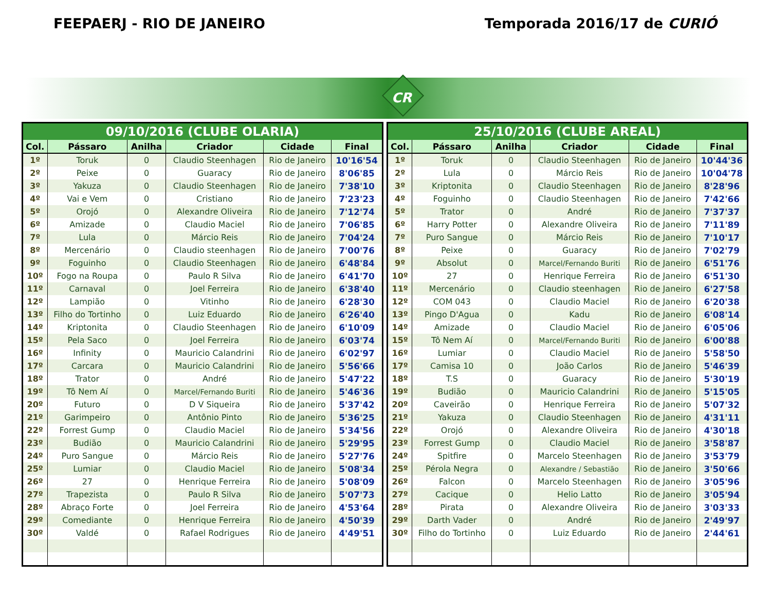FEEPAERJ - RIO DE JANEIRO Temporada 2016/17 de CURIÓ
CR
| 09/10/2016 (CLUBE OLARIA) | | | | | |
| --- | --- | --- | --- | --- | --- |
| Col. | Pássaro | Anilha | Criador | Cidade | Final |
| 1º | Toruk | 0 | Claudio Steenhagen | Rio de Janeiro | 10'16'54 |
| 2º | Peixe | 0 | Guaracy | Rio de Janeiro | 8'06'85 |
| 3º | Yakuza | 0 | Claudio Steenhagen | Rio de Janeiro | 7'38'10 |
| 4º | Vai e Vem | 0 | Cristiano | Rio de Janeiro | 7'23'23 |
| 5º | Orojó | 0 | Alexandre Oliveira | Rio de Janeiro | 7'12'74 |
| 6º | Amizade | 0 | Claudio Maciel | Rio de Janeiro | 7'06'85 |
| 7º | Lula | 0 | Márcio Reis | Rio de Janeiro | 7'04'24 |
| 8º | Mercenário | 0 | Claudio steenhagen | Rio de Janeiro | 7'00'76 |
| 9º | Foguinho | 0 | Claudio Steenhagen | Rio de Janeiro | 6'48'84 |
| 10º | Fogo na Roupa | 0 | Paulo R Silva | Rio de Janeiro | 6'41'70 |
| 11º | Carnaval | 0 | Joel Ferreira | Rio de Janeiro | 6'38'40 |
| 12º | Lampião | 0 | Vitinho | Rio de Janeiro | 6'28'30 |
| 13º | Filho do Tortinho | 0 | Luiz Eduardo | Rio de Janeiro | 6'26'40 |
| 14º | Kriptonita | 0 | Claudio Steenhagen | Rio de Janeiro | 6'10'09 |
| 15º | Pela Saco | 0 | Joel Ferreira | Rio de Janeiro | 6'03'74 |
| 16º | Infinity | 0 | Mauricio Calandrini | Rio de Janeiro | 6'02'97 |
| 17º | Carcara | 0 | Mauricio Calandrini | Rio de Janeiro | 5'56'66 |
| 18º | Trator | 0 | André | Rio de Janeiro | 5'47'22 |
| 19º | Tô Nem Aí | 0 | Marcel/Fernando Buriti | Rio de Janeiro | 5'46'36 |
| 20º | Futuro | 0 | D V Siqueira | Rio de Janeiro | 5'37'42 |
| 21º | Garimpeiro | 0 | Antônio Pinto | Rio de Janeiro | 5'36'25 |
| 22º | Forrest Gump | 0 | Claudio Maciel | Rio de Janeiro | 5'34'56 |
| 23º | Budião | 0 | Mauricio Calandrini | Rio de Janeiro | 5'29'95 |
| 24º | Puro Sangue | 0 | Márcio Reis | Rio de Janeiro | 5'27'76 |
| 25º | Lumiar | 0 | Claudio Maciel | Rio de Janeiro | 5'08'34 |
| 26º | 27 | 0 | Henrique Ferreira | Rio de Janeiro | 5'08'09 |
| 27º | Trapezista | 0 | Paulo R Silva | Rio de Janeiro | 5'07'73 |
| 28º | Abraço Forte | 0 | Joel Ferreira | Rio de Janeiro | 4'53'64 |
| 29º | Comediante | 0 | Henrique Ferreira | Rio de Janeiro | 4'50'39 |
| 30º | Valdé | 0 | Rafael Rodrigues | Rio de Janeiro | 4'49'51 |
| 25/10/2016 (CLUBE AREAL) | | | | | |
| --- | --- | --- | --- | --- | --- |
| Col. | Pássaro | Anilha | Criador | Cidade | Final |
| 1º | Toruk | 0 | Claudio Steenhagen | Rio de Janeiro | 10'44'36 |
| 2º | Lula | 0 | Márcio Reis | Rio de Janeiro | 10'04'78 |
| 3º | Kriptonita | 0 | Claudio Steenhagen | Rio de Janeiro | 8'28'96 |
| 4º | Foguinho | 0 | Claudio Steenhagen | Rio de Janeiro | 7'42'66 |
| 5º | Trator | 0 | André | Rio de Janeiro | 7'37'37 |
| 6º | Harry Potter | 0 | Alexandre Oliveira | Rio de Janeiro | 7'11'89 |
| 7º | Puro Sangue | 0 | Márcio Reis | Rio de Janeiro | 7'10'17 |
| 8º | Peixe | 0 | Guaracy | Rio de Janeiro | 7'02'79 |
| 9º | Absolut | 0 | Marcel/Fernando Buriti | Rio de Janeiro | 6'51'76 |
| 10º | 27 | 0 | Henrique Ferreira | Rio de Janeiro | 6'51'30 |
| 11º | Mercenário | 0 | Claudio steenhagen | Rio de Janeiro | 6'27'58 |
| 12º | COM 043 | 0 | Claudio Maciel | Rio de Janeiro | 6'20'38 |
| 13º | Pingo D'Agua | 0 | Kadu | Rio de Janeiro | 6'08'14 |
| 14º | Amizade | 0 | Claudio Maciel | Rio de Janeiro | 6'05'06 |
| 15º | Tô Nem Aí | 0 | Marcel/Fernando Buriti | Rio de Janeiro | 6'00'88 |
| 16º | Lumiar | 0 | Claudio Maciel | Rio de Janeiro | 5'58'50 |
| 17º | Camisa 10 | 0 | João Carlos | Rio de Janeiro | 5'46'39 |
| 18º | T.S | 0 | Guaracy | Rio de Janeiro | 5'30'19 |
| 19º | Budião | 0 | Mauricio Calandrini | Rio de Janeiro | 5'15'05 |
| 20º | Caveirão | 0 | Henrique Ferreira | Rio de Janeiro | 5'07'32 |
| 21º | Yakuza | 0 | Claudio Steenhagen | Rio de Janeiro | 4'31'11 |
| 22º | Orojó | 0 | Alexandre Oliveira | Rio de Janeiro | 4'30'18 |
| 23º | Forrest Gump | 0 | Claudio Maciel | Rio de Janeiro | 3'58'87 |
| 24º | Spitfire | 0 | Marcelo Steenhagen | Rio de Janeiro | 3'53'79 |
| 25º | Pérola Negra | 0 | Alexandre / Sebastião | Rio de Janeiro | 3'50'66 |
| 26º | Falcon | 0 | Marcelo Steenhagen | Rio de Janeiro | 3'05'96 |
| 27º | Cacique | 0 | Helio Latto | Rio de Janeiro | 3'05'94 |
| 28º | Pirata | 0 | Alexandre Oliveira | Rio de Janeiro | 3'03'33 |
| 29º | Darth Vader | 0 | André | Rio de Janeiro | 2'49'97 |
| 30º | Filho do Tortinho | 0 | Luiz Eduardo | Rio de Janeiro | 2'44'61 |